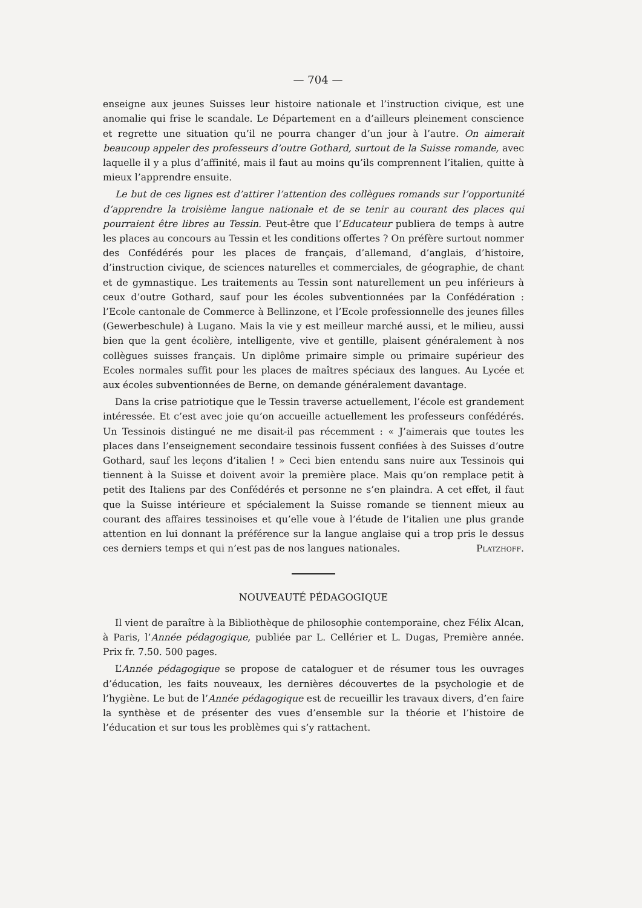— 704 —
enseigne aux jeunes Suisses leur histoire nationale et l’instruction civique, est une anomalie qui frise le scandale. Le Département en a d’ailleurs pleinement conscience et regrette une situation qu’il ne pourra changer d’un jour à l’autre. On aimerait beaucoup appeler des professeurs d’outre Gothard, surtout de la Suisse romande, avec laquelle il y a plus d’affinité, mais il faut au moins qu’ils comprennent l’italien, quitte à mieux l’apprendre ensuite.
Le but de ces lignes est d’attirer l’attention des collègues romands sur l’opportunité d’apprendre la troisième langue nationale et de se tenir au courant des places qui pourraient être libres au Tessin. Peut-être que l’Educateur publiera de temps à autre les places au concours au Tessin et les conditions offertes ? On préfère surtout nommer des Confédérés pour les places de français, d’allemand, d’anglais, d’histoire, d’instruction civique, de sciences naturelles et commerciales, de géographie, de chant et de gymnastique. Les traitements au Tessin sont naturellement un peu inférieurs à ceux d’outre Gothard, sauf pour les écoles subventionnées par la Confédération : l’Ecole cantonale de Commerce à Bellinzone, et l’Ecole professionnelle des jeunes filles (Gewerbeschule) à Lugano. Mais la vie y est meilleur marché aussi, et le milieu, aussi bien que la gent écolière, intelligente, vive et gentille, plaisent généralement à nos collègues suisses français. Un diplôme primaire simple ou primaire supérieur des Ecoles normales suffit pour les places de maîtres spéciaux des langues. Au Lycée et aux écoles subventionnées de Berne, on demande généralement davantage.
Dans la crise patriotique que le Tessin traverse actuellement, l’école est grandement intéressée. Et c’est avec joie qu’on accueille actuellement les professeurs confédérés. Un Tessinois distingué ne me disait-il pas récemment : « J’aimerais que toutes les places dans l’enseignement secondaire tessinois fussent confiées à des Suisses d’outre Gothard, sauf les leçons d’italien ! » Ceci bien entendu sans nuire aux Tessinois qui tiennent à la Suisse et doivent avoir la première place. Mais qu’on remplace petit à petit des Italiens par des Confédérés et personne ne s’en plaindra. A cet effet, il faut que la Suisse intérieure et spécialement la Suisse romande se tiennent mieux au courant des affaires tessinoises et qu’elle voue à l’étude de l’italien une plus grande attention en lui donnant la préférence sur la langue anglaise qui a trop pris le dessus ces derniers temps et qui n’est pas de nos langues nationales. Platzhoff.
NOUVEAUTÉ PÉDAGOGIQUE
Il vient de paraître à la Bibliothèque de philosophie contemporaine, chez Félix Alcan, à Paris, l’Année pédagogique, publiée par L. Cellérier et L. Dugas, Première année. Prix fr. 7.50. 500 pages.
L’Année pédagogique se propose de cataloguer et de résumer tous les ouvrages d’éducation, les faits nouveaux, les dernières découvertes de la psychologie et de l’hygiène. Le but de l’Année pédagogique est de recueillir les travaux divers, d’en faire la synthèse et de présenter des vues d’ensemble sur la théorie et l’histoire de l’éducation et sur tous les problèmes qui s’y rattachent.